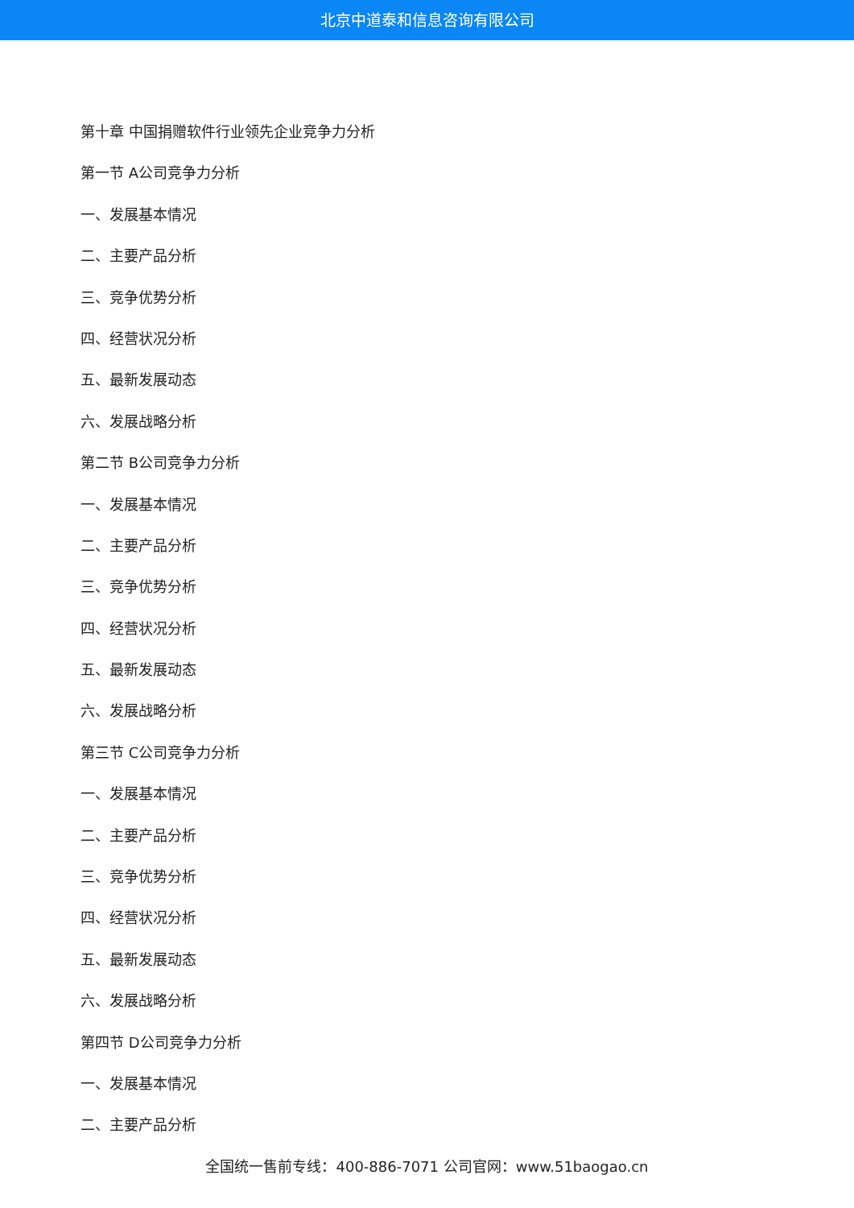北京中道泰和信息咨询有限公司
第十章 中国捐赠软件行业领先企业竞争力分析
第一节 A公司竞争力分析
一、发展基本情况
二、主要产品分析
三、竞争优势分析
四、经营状况分析
五、最新发展动态
六、发展战略分析
第二节 B公司竞争力分析
一、发展基本情况
二、主要产品分析
三、竞争优势分析
四、经营状况分析
五、最新发展动态
六、发展战略分析
第三节 C公司竞争力分析
一、发展基本情况
二、主要产品分析
三、竞争优势分析
四、经营状况分析
五、最新发展动态
六、发展战略分析
第四节 D公司竞争力分析
一、发展基本情况
二、主要产品分析
全国统一售前专线：400-886-7071 公司官网：www.51baogao.cn